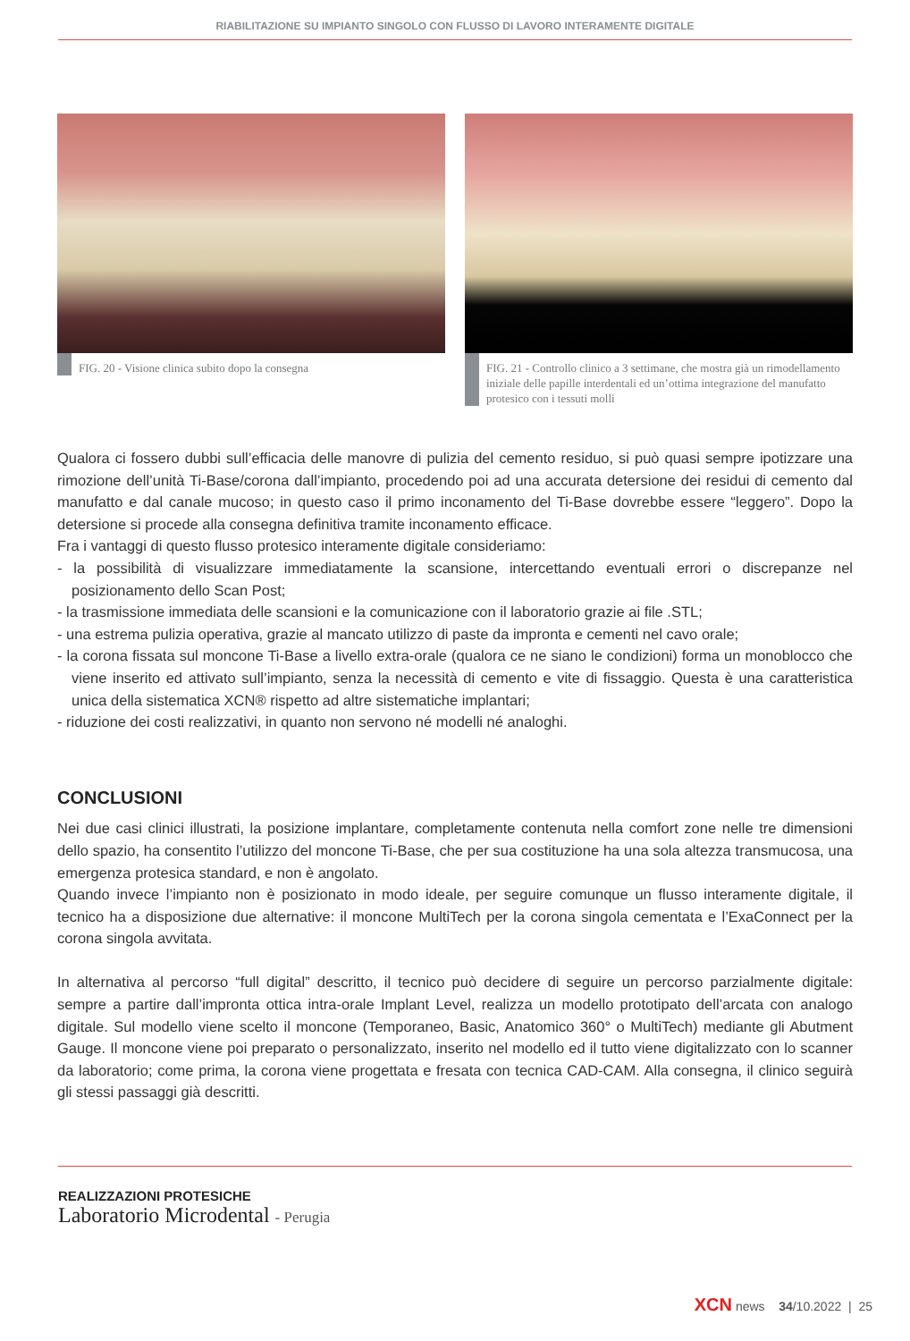RIABILITAZIONE SU IMPIANTO SINGOLO CON FLUSSO DI LAVORO INTERAMENTE DIGITALE
FIG. 20 - Visione clinica subito dopo la consegna
FIG. 21 - Controllo clinico a 3 settimane, che mostra già un rimodellamento iniziale delle papille interdentali ed un’ottima integrazione del manufatto protesico con i tessuti molli
Qualora ci fossero dubbi sull’efficacia delle manovre di pulizia del cemento residuo, si può quasi sempre ipotizzare una rimozione dell’unità Ti-Base/corona dall’impianto, procedendo poi ad una accurata detersione dei residui di cemento dal manufatto e dal canale mucoso; in questo caso il primo inconamento del Ti-Base dovrebbe essere “leggero”. Dopo la detersione si procede alla consegna definitiva tramite inconamento efficace.
Fra i vantaggi di questo flusso protesico interamente digitale consideriamo:
- la possibilità di visualizzare immediatamente la scansione, intercettando eventuali errori o discrepanze nel posizionamento dello Scan Post;
- la trasmissione immediata delle scansioni e la comunicazione con il laboratorio grazie ai file .STL;
- una estrema pulizia operativa, grazie al mancato utilizzo di paste da impronta e cementi nel cavo orale;
- la corona fissata sul moncone Ti-Base a livello extra-orale (qualora ce ne siano le condizioni) forma un monoblocco che viene inserito ed attivato sull’impianto, senza la necessità di cemento e vite di fissaggio. Questa è una caratteristica unica della sistematica XCN® rispetto ad altre sistematiche implantari;
- riduzione dei costi realizzativi, in quanto non servono né modelli né analoghi.
CONCLUSIONI
Nei due casi clinici illustrati, la posizione implantare, completamente contenuta nella comfort zone nelle tre dimensioni dello spazio, ha consentito l’utilizzo del moncone Ti-Base, che per sua costituzione ha una sola altezza transmucosa, una emergenza protesica standard, e non è angolato.
Quando invece l’impianto non è posizionato in modo ideale, per seguire comunque un flusso interamente digitale, il tecnico ha a disposizione due alternative: il moncone MultiTech per la corona singola cementata e l’ExaConnect per la corona singola avvitata.
In alternativa al percorso “full digital” descritto, il tecnico può decidere di seguire un percorso parzialmente digitale: sempre a partire dall’impronta ottica intra-orale Implant Level, realizza un modello prototipato dell’arcata con analogo digitale. Sul modello viene scelto il moncone (Temporaneo, Basic, Anatomico 360° o MultiTech) mediante gli Abutment Gauge. Il moncone viene poi preparato o personalizzato, inserito nel modello ed il tutto viene digitalizzato con lo scanner da laboratorio; come prima, la corona viene progettata e fresata con tecnica CAD-CAM. Alla consegna, il clinico seguirà gli stessi passaggi già descritti.
REALIZZAZIONI PROTESICHE
Laboratorio Microdental - Perugia
XCN news 34/10.2022 | 25